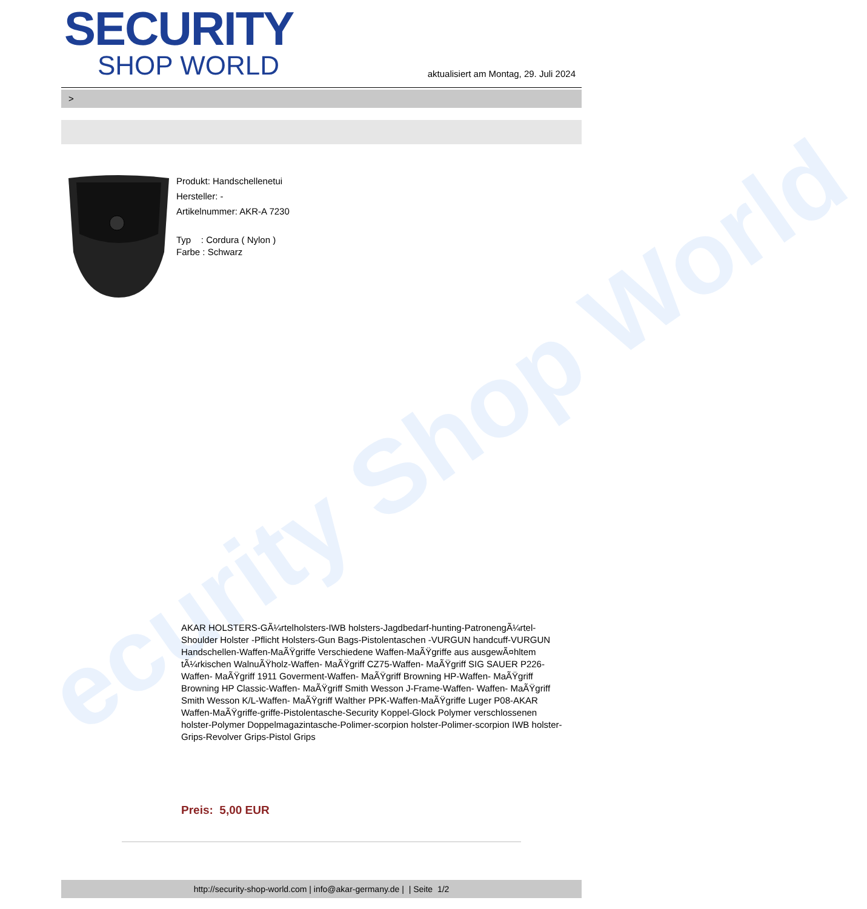ecurity Shop World
SECURITY
SHOP WORLD
aktualisiert am Montag, 29. Juli 2024
>
Produkt: Handschellenetui
Hersteller: -
Artikelnummer: AKR-A 7230
Typ : Cordura ( Nylon )
Farbe : Schwarz
AKAR HOLSTERS-GÃ¼rtelholsters-IWB holsters-Jagdbedarf-hunting-PatronengÃ¼rtel- Shoulder Holster -Pflicht Holsters-Gun Bags-Pistolentaschen -VURGUN handcuff-VURGUN Handschellen-Waffen-MaÃŸgriffe Verschiedene Waffen-MaÃŸgriffe aus ausgewÃ¤hltem tÃ¼rkischen WalnuÃŸholz-Waffen- MaÃŸgriff CZ75-Waffen- MaÃŸgriff SIG SAUER P226-Waffen- MaÃŸgriff 1911 Goverment-Waffen- MaÃŸgriff Browning HP-Waffen- MaÃŸgriff Browning HP Classic-Waffen- MaÃŸgriff Smith Wesson J-Frame-Waffen- Waffen- MaÃŸgriff Smith Wesson K/L-Waffen- MaÃŸgriff Walther PPK-Waffen-MaÃŸgriffe Luger P08-AKAR Waffen-MaÃŸgriffe-griffe-Pistolentasche-Security Koppel-Glock Polymer verschlossenen holster-Polymer Doppelmagazintasche-Polimer-scorpion holster-Polimer-scorpion IWB holster-Grips-Revolver Grips-Pistol Grips
Preis: 5,00 EUR
http://security-shop-world.com | info@akar-germany.de | | Seite 1/2